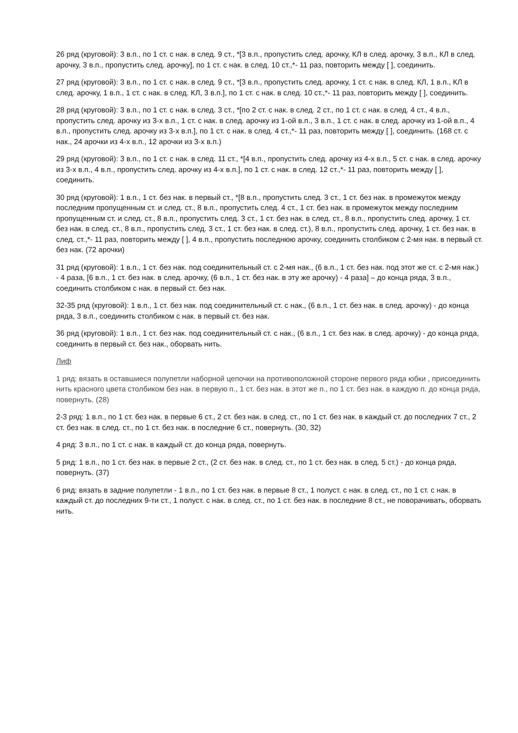26 ряд (круговой): 3 в.п., по 1 ст. с нак. в след. 9 ст., *[3 в.п., пропустить след. арочку, КЛ в след. арочку, 3 в.п., КЛ в след. арочку, 3 в.п., пропустить след. арочку], по 1 ст. с нак. в след. 10 ст.,*- 11 раз, повторить между [ ], соединить.
27 ряд (круговой): 3 в.п., по 1 ст. с нак. в след. 9 ст., *[3 в.п., пропустить след. арочку, 1 ст. с нак. в след. КЛ, 1 в.п., КЛ в след. арочку, 1 в.п., 1 ст. с нак. в след. КЛ, 3 в.п.], по 1 ст. с нак. в след. 10 ст.,*- 11 раз, повторить между [ ], соединить.
28 ряд (круговой): 3 в.п., по 1 ст. с нак. в след. 3 ст., *[по 2 ст. с нак. в след. 2 ст., по 1 ст. с нак. в след. 4 ст., 4 в.п., пропустить след. арочку из 3-х в.п., 1 ст. с нак. в след. арочку из 1-ой в.п., 3 в.п., 1 ст. с нак. в след. арочку из 1-ой в.п., 4 в.п., пропустить след. арочку из 3-х в.п.], по 1 ст. с нак. в след. 4 ст.,*- 11 раз, повторить между [ ], соединить. (168 ст. с нак., 24 арочки из 4-х в.п., 12 арочки из 3-х в.п.)
29 ряд (круговой): 3 в.п., по 1 ст. с нак. в след. 11 ст., *[4 в.п., пропустить след. арочку из 4-х в.п., 5 ст. с нак. в след. арочку из 3-х в.п., 4 в.п., пропустить след. арочку из 4-х в.п.], по 1 ст. с нак. в след. 12 ст.,*- 11 раз, повторить между [ ], соединить.
30 ряд (круговой): 1 в.п., 1 ст. без нак. в первый ст., *[8 в.п., пропустить след. 3 ст., 1 ст. без нак. в промежуток между последним пропущенным ст. и след. ст., 8 в.п., пропустить след. 4 ст., 1 ст. без нак. в промежуток между последним пропущенным ст. и след. ст., 8 в.п., пропустить след. 3 ст., 1 ст. без нак. в след. ст., 8 в.п., пропустить след. арочку, 1 ст. без нак. в след. ст., 8 в.п., пропустить след. 3 ст., 1 ст. без нак. в след. ст.), 8 в.п., пропустить след. арочку, 1 ст. без нак. в след. ст.,*- 11 раз, повторить между [ ], 4 в.п., пропустить последнюю арочку, соединить столбиком с 2-мя нак. в первый ст. без нак. (72 арочки)
31 ряд (круговой): 1 в.п., 1 ст. без нак. под соединительный ст. с 2-мя нак., (6 в.п., 1 ст. без нак. под этот же ст. с 2-мя нак.) - 4 раза, [6 в.п., 1 ст. без нак. в след. арочку, (6 в.п., 1 ст. без нак. в эту же арочку) - 4 раза] – до конца ряда, 3 в.п., соединить столбиком с нак. в первый ст. без нак.
32-35 ряд (круговой): 1 в.п., 1 ст. без нак. под соединительный ст. с нак., (6 в.п., 1 ст. без нак. в след. арочку) - до конца ряда, 3 в.п., соединить столбиком с нак. в первый ст. без нак.
36 ряд (круговой): 1 в.п., 1 ст. без нак. под соединительный ст. с нак., (6 в.п., 1 ст. без нак. в след. арочку) - до конца ряда, соединить в первый ст. без нак., оборвать нить.
Лиф
1 ряд: вязать в оставшиеся полупетли наборной цепочки на противоположной стороне первого ряда юбки , присоединить нить красного цвета столбиком без нак. в первую п., 1 ст. без нак. в этот же п., по 1 ст. без нак. в каждую п. до конца ряда, повернуть. (28)
2-3 ряд: 1 в.п., по 1 ст. без нак. в первые 6 ст., 2 ст. без нак. в след. ст., по 1 ст. без нак. в каждый ст. до последних 7 ст., 2 ст. без нак. в след. ст., по 1 ст. без нак. в последние 6 ст., повернуть. (30, 32)
4 ряд: 3 в.п., по 1 ст. с нак. в каждый ст. до конца ряда, повернуть.
5 ряд: 1 в.п., по 1 ст. без нак. в первые 2 ст., (2 ст. без нак. в след. ст., по 1 ст. без нак. в след. 5 ст.) - до конца ряда, повернуть. (37)
6 ряд: вязать в задние полупетли - 1 в.п., по 1 ст. без нак. в первые 8 ст., 1 полуст. с нак. в след. ст., по 1 ст. с нак. в каждый ст. до последних 9-ти ст., 1 полуст. с нак. в след. ст., по 1 ст. без нак. в последние 8 ст., не поворачивать, оборвать нить.